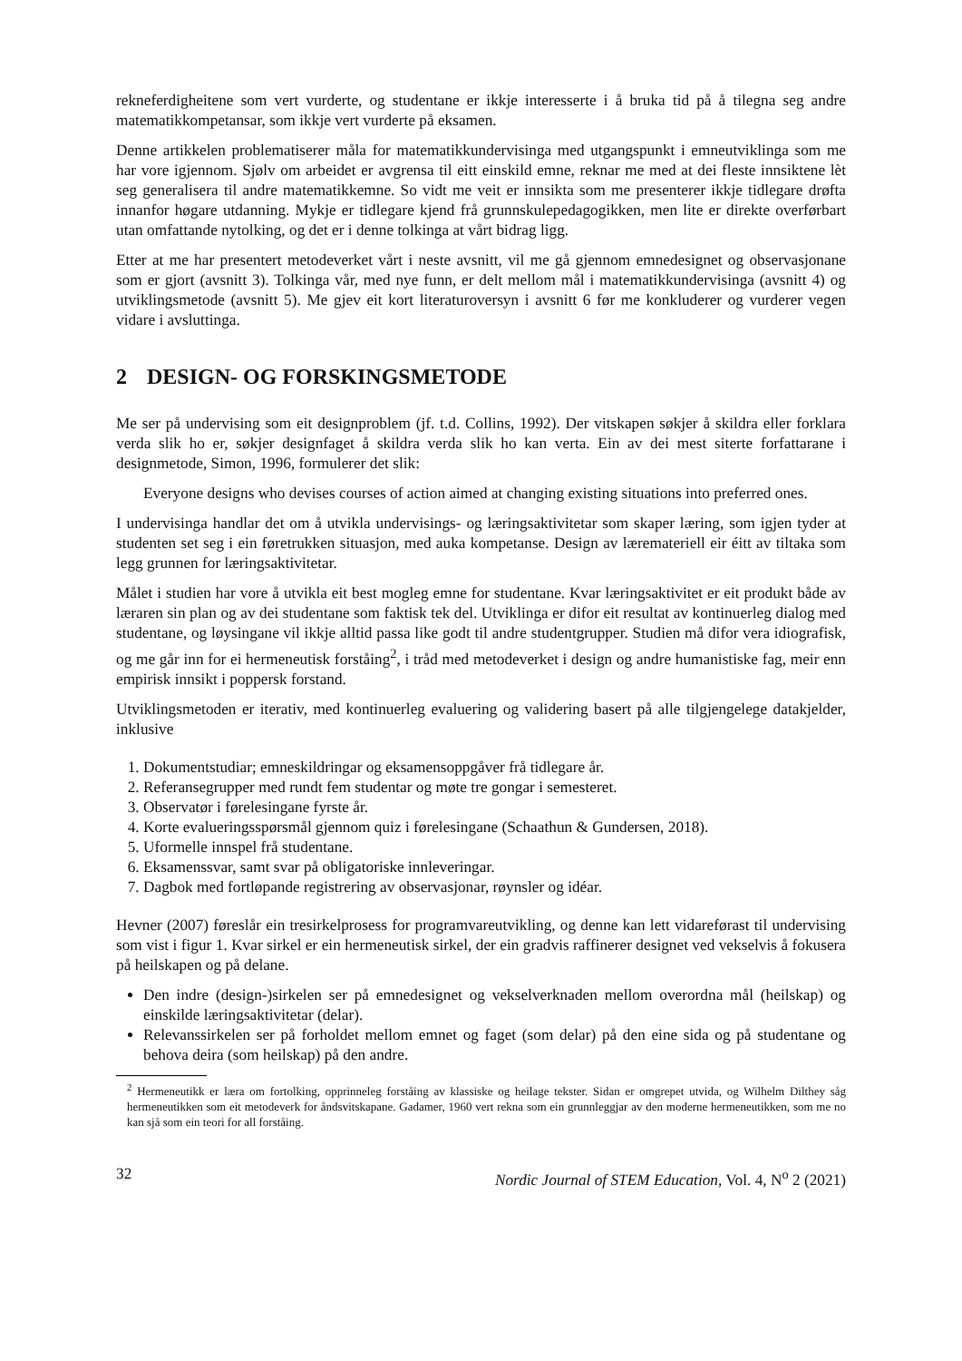rekneferdigheitene som vert vurderte, og studentane er ikkje interesserte i å bruka tid på å tilegna seg andre matematikkompetansar, som ikkje vert vurderte på eksamen.
Denne artikkelen problematiserer måla for matematikkundervisinga med utgangspunkt i emneutviklinga som me har vore igjennom. Sjølv om arbeidet er avgrensa til eitt einskild emne, reknar me med at dei fleste innsiktene lèt seg generalisera til andre matematikkemne. So vidt me veit er innsikta som me presenterer ikkje tidlegare drøfta innanfor høgare utdanning. Mykje er tidlegare kjend frå grunnskulepedagogikken, men lite er direkte overførbart utan omfattande nytolking, og det er i denne tolkinga at vårt bidrag ligg.
Etter at me har presentert metodeverket vårt i neste avsnitt, vil me gå gjennom emnedesignet og observasjonane som er gjort (avsnitt 3). Tolkinga vår, med nye funn, er delt mellom mål i matematikkundervisinga (avsnitt 4) og utviklingsmetode (avsnitt 5). Me gjev eit kort literaturoversyn i avsnitt 6 før me konkluderer og vurderer vegen vidare i avsluttinga.
2 DESIGN- OG FORSKINGSMETODE
Me ser på undervising som eit designproblem (jf. t.d. Collins, 1992). Der vitskapen søkjer å skildra eller forklara verda slik ho er, søkjer designfaget å skildra verda slik ho kan verta. Ein av dei mest siterte forfattarane i designmetode, Simon, 1996, formulerer det slik:
Everyone designs who devises courses of action aimed at changing existing situations into preferred ones.
I undervisinga handlar det om å utvikla undervisings- og læringsaktivitetar som skaper læring, som igjen tyder at studenten set seg i ein føretrukken situasjon, med auka kompetanse. Design av læremateriell eir éitt av tiltaka som legg grunnen for læringsaktivitetar.
Målet i studien har vore å utvikla eit best mogleg emne for studentane. Kvar læringsaktivitet er eit produkt både av læraren sin plan og av dei studentane som faktisk tek del. Utviklinga er difor eit resultat av kontinuerleg dialog med studentane, og løysingane vil ikkje alltid passa like godt til andre studentgrupper. Studien må difor vera idiografisk, og me går inn for ei hermeneutisk forståing<sup>2</sup>, i tråd med metodeverket i design og andre humanistiske fag, meir enn empirisk innsikt i poppersk forstand.
Utviklingsmetoden er iterativ, med kontinuerleg evaluering og validering basert på alle tilgjengelege datakjelder, inklusive
1. Dokumentstudiar; emneskildringar og eksamensoppgåver frå tidlegare år.
2. Referansegrupper med rundt fem studentar og møte tre gongar i semesteret.
3. Observatør i førelesingane fyrste år.
4. Korte evalueringsspørsmål gjennom quiz i førelesingane (Schaathun & Gundersen, 2018).
5. Uformelle innspel frå studentane.
6. Eksamenssvar, samt svar på obligatoriske innleveringar.
7. Dagbok med fortløpande registrering av observasjonar, røynsler og idéar.
Hevner (2007) føreslår ein tresirkelprosess for programvareutvikling, og denne kan lett vidareførast til undervising som vist i figur 1. Kvar sirkel er ein hermeneutisk sirkel, der ein gradvis raffinerer designet ved vekselvis å fokusera på heilskapen og på delane.
Den indre (design-)sirkelen ser på emnedesignet og vekselverknaden mellom overordna mål (heilskap) og einskilde læringsaktivitetar (delar).
Relevanssirkelen ser på forholdet mellom emnet og faget (som delar) på den eine sida og på studentane og behova deira (som heilskap) på den andre.
<sup>2</sup> Hermeneutikk er læra om fortolking, opprinneleg forståing av klassiske og heilage tekster. Sidan er omgrepet utvida, og Wilhelm Dilthey såg hermeneutikken som eit metodeverk for åndsvitskapane. Gadamer, 1960 vert rekna som ein grunnleggjar av den moderne hermeneutikken, som me no kan sjå som ein teori for all forståing.
32 Nordic Journal of STEM Education, Vol. 4, N<sup>o</sup> 2 (2021)